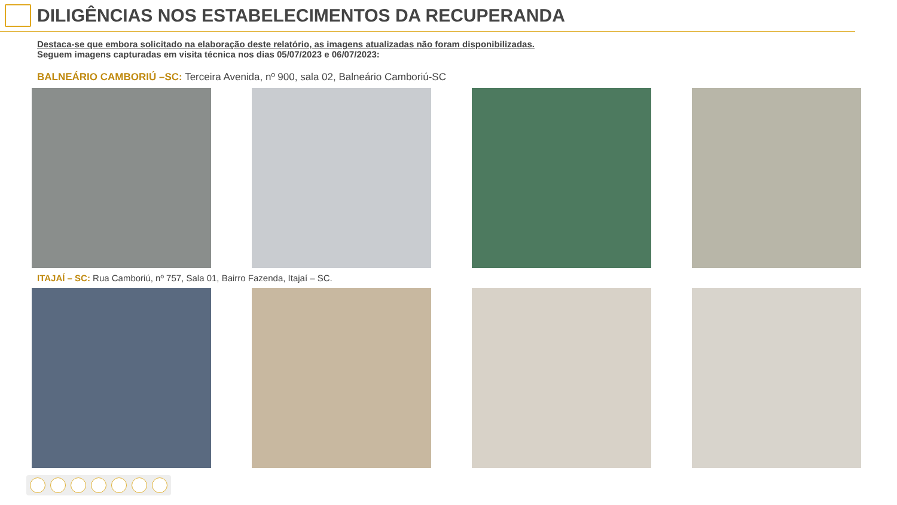DILIGÊNCIAS NOS ESTABELECIMENTOS DA RECUPERANDA
Destaca-se que embora solicitado na elaboração deste relatório, as imagens atualizadas não foram disponibilizadas.
Seguem imagens capturadas em visita técnica nos dias 05/07/2023 e 06/07/2023:
BALNEÁRIO CAMBORIÚ –SC: Terceira Avenida, nº 900, sala 02, Balneário Camboriú-SC
ITAJAÍ – SC: Rua Camboriú, nº 757, Sala 01, Bairro Fazenda, Itajaí – SC.